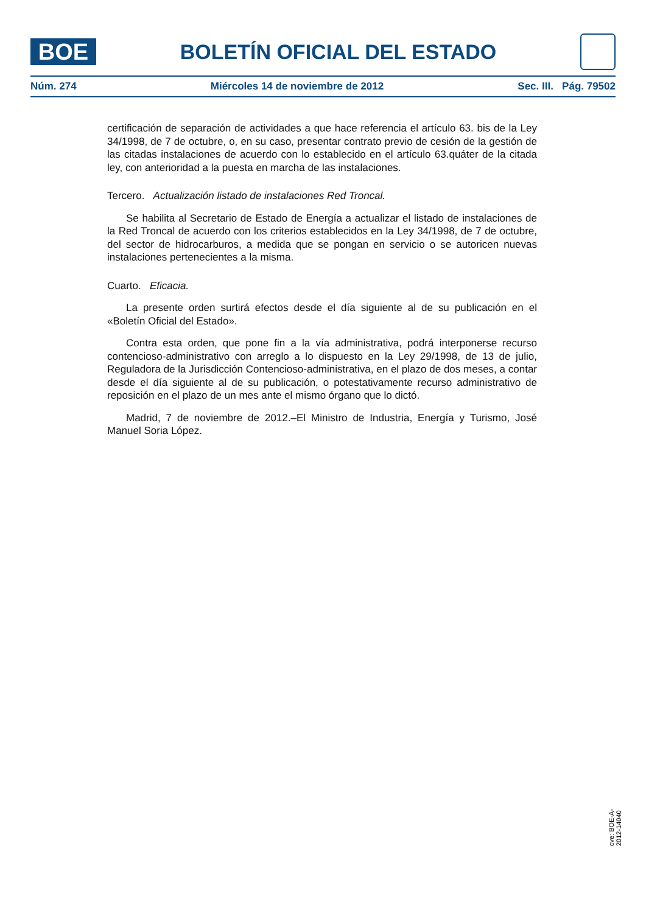BOE
BOLETÍN OFICIAL DEL ESTADO
Núm. 274 Miércoles 14 de noviembre de 2012 Sec. III. Pág. 79502
certificación de separación de actividades a que hace referencia el artículo 63. bis de la Ley 34/1998, de 7 de octubre, o, en su caso, presentar contrato previo de cesión de la gestión de las citadas instalaciones de acuerdo con lo establecido en el artículo 63.quáter de la citada ley, con anterioridad a la puesta en marcha de las instalaciones.
Tercero. Actualización listado de instalaciones Red Troncal.
Se habilita al Secretario de Estado de Energía a actualizar el listado de instalaciones de la Red Troncal de acuerdo con los criterios establecidos en la Ley 34/1998, de 7 de octubre, del sector de hidrocarburos, a medida que se pongan en servicio o se autoricen nuevas instalaciones pertenecientes a la misma.
Cuarto. Eficacia.
La presente orden surtirá efectos desde el día siguiente al de su publicación en el «Boletín Oficial del Estado».
Contra esta orden, que pone fin a la vía administrativa, podrá interponerse recurso contencioso-administrativo con arreglo a lo dispuesto en la Ley 29/1998, de 13 de julio, Reguladora de la Jurisdicción Contencioso-administrativa, en el plazo de dos meses, a contar desde el día siguiente al de su publicación, o potestativamente recurso administrativo de reposición en el plazo de un mes ante el mismo órgano que lo dictó.
Madrid, 7 de noviembre de 2012.–El Ministro de Industria, Energía y Turismo, José Manuel Soria López.
cve: BOE-A-2012-14040